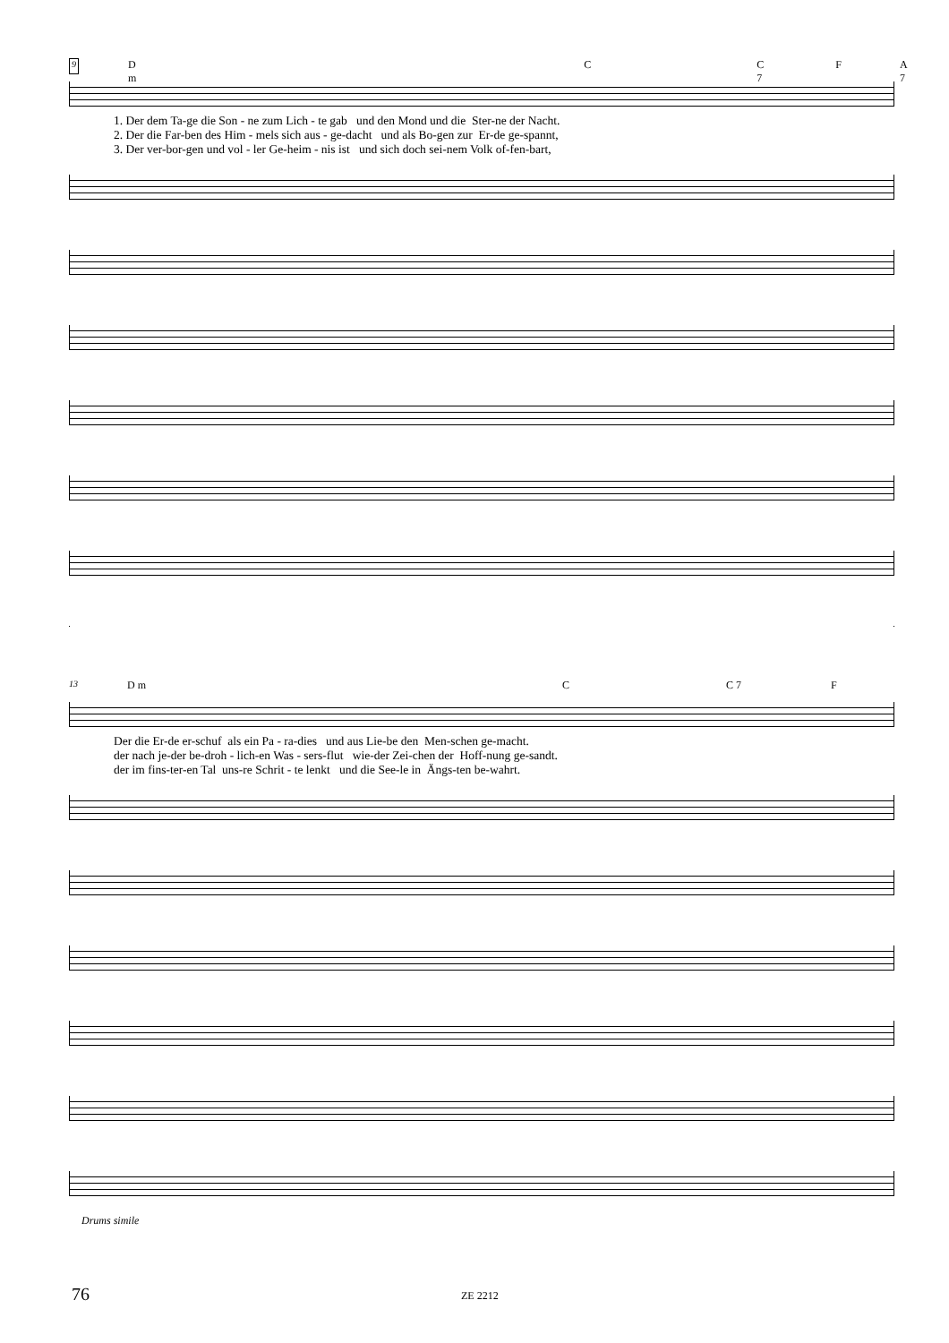9 D m C C 7 F A 7
1. Der dem Ta-ge die Son - ne zum Lich - te gab und den Mond und die Ster-ne der Nacht. 2. Der die Far-ben des Him - mels sich aus - ge-dacht und als Bo-gen zur Er-de ge-spannt, 3. Der ver-bor-gen und vol - ler Ge-heim - nis ist und sich doch sei-nem Volk of-fen-bart,
13 D m C C 7 F
Der die Er-de er-schuf als ein Pa - ra-dies und aus Lie-be den Men-schen ge-macht. der nach je-der be-droh - lich-en Was - sers-flut wie-der Zei-chen der Hoff-nung ge-sandt. der im fins-ter-en Tal uns-re Schrit - te lenkt und die See-le in Ängs-ten be-wahrt.
Drums simile
76 ZE 2212